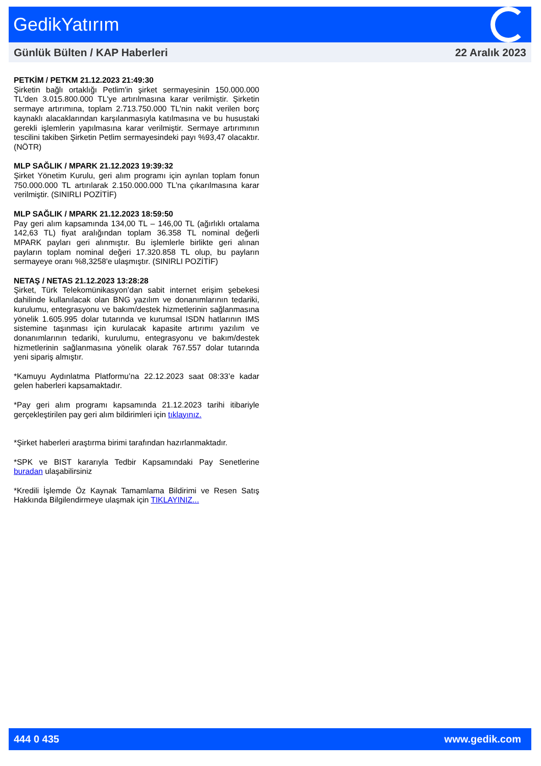GedikYatırım
Günlük Bülten / KAP Haberleri 22 Aralık 2023
PETKİM / PETKM 21.12.2023 21:49:30
Şirketin bağlı ortaklığı Petlim'in şirket sermayesinin 150.000.000 TL'den 3.015.800.000 TL'ye artırılmasına karar verilmiştir. Şirketin sermaye artırımına, toplam 2.713.750.000 TL'nin nakit verilen borç kaynaklı alacaklarından karşılanmasıyla katılmasına ve bu husustaki gerekli işlemlerin yapılmasına karar verilmiştir. Sermaye artırımının tescilini takiben Şirketin Petlim sermayesindeki payı %93,47 olacaktır. (NÖTR)
MLP SAĞLIK / MPARK 21.12.2023 19:39:32
Şirket Yönetim Kurulu, geri alım programı için ayrılan toplam fonun 750.000.000 TL artırılarak 2.150.000.000 TL’na çıkarılmasına karar verilmiştir. (SINIRLI POZİTİF)
MLP SAĞLIK / MPARK 21.12.2023 18:59:50
Pay geri alım kapsamında 134,00 TL – 146,00 TL (ağırlıklı ortalama 142,63 TL) fiyat aralığından toplam 36.358 TL nominal değerli MPARK payları geri alınmıştır. Bu işlemlerle birlikte geri alınan payların toplam nominal değeri 17.320.858 TL olup, bu payların sermayeye oranı %8,3258'e ulaşmıştır. (SINIRLI POZİTİF)
NETAŞ / NETAS 21.12.2023 13:28:28
Şirket, Türk Telekomünikasyon’dan sabit internet erişim şebekesi dahilinde kullanılacak olan BNG yazılım ve donanımlarının tedariki, kurulumu, entegrasyonu ve bakım/destek hizmetlerinin sağlanmasına yönelik 1.605.995 dolar tutarında ve kurumsal ISDN hatlarının IMS sistemine taşınması için kurulacak kapasite artırımı yazılım ve donanımlarının tedariki, kurulumu, entegrasyonu ve bakım/destek hizmetlerinin sağlanmasına yönelik olarak 767.557 dolar tutarında yeni sipariş almıştır.
*Kamuyu Aydınlatma Platformu’na 22.12.2023 saat 08:33’e kadar gelen haberleri kapsamaktadır.
*Pay geri alım programı kapsamında 21.12.2023 tarihi itibariyle gerçekleştirilen pay geri alım bildirimleri için tıklayınız.
*Şirket haberleri araştırma birimi tarafından hazırlanmaktadır.
*SPK ve BIST kararıyla Tedbir Kapsamındaki Pay Senetlerine buradan ulaşabilirsiniz
*Kredili İşlemde Öz Kaynak Tamamlama Bildirimi ve Resen Satış Hakkında Bilgilendirmeye ulaşmak için TIKLAYINIZ...
444 0 435 www.gedik.com